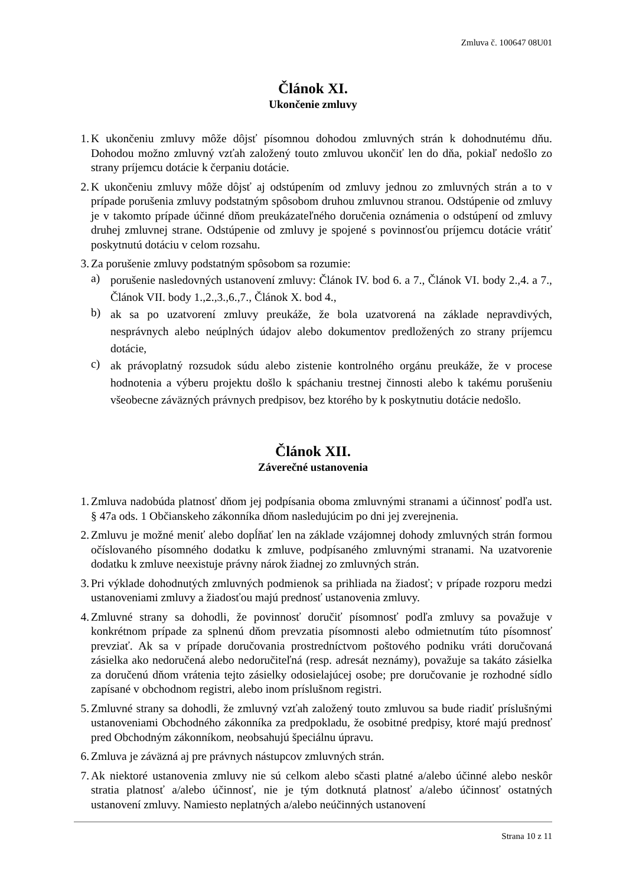Zmluva č. 100647 08U01
Článok XI.
Ukončenie zmluvy
1. K ukončeniu zmluvy môže dôjsť písomnou dohodou zmluvných strán k dohodnutému dňu. Dohodou možno zmluvný vzťah založený touto zmluvou ukončiť len do dňa, pokiaľ nedošlo zo strany príjemcu dotácie k čerpaniu dotácie.
2. K ukončeniu zmluvy môže dôjsť aj odstúpením od zmluvy jednou zo zmluvných strán a to v prípade porušenia zmluvy podstatným spôsobom druhou zmluvnou stranou. Odstúpenie od zmluvy je v takomto prípade účinné dňom preukázateľného doručenia oznámenia o odstúpení od zmluvy druhej zmluvnej strane. Odstúpenie od zmluvy je spojené s povinnosťou príjemcu dotácie vrátiť poskytnutú dotáciu v celom rozsahu.
3. Za porušenie zmluvy podstatným spôsobom sa rozumie:
a)
porušenie nasledovných ustanovení zmluvy: Článok IV. bod 6. a 7., Článok VI. body 2.,4. a 7., Článok VII. body 1.,2.,3.,6.,7., Článok X. bod 4.,
b)
ak sa po uzatvorení zmluvy preukáže, že bola uzatvorená na základe nepravdivých, nesprávnych alebo neúplných údajov alebo dokumentov predložených zo strany príjemcu dotácie,
c)
ak právoplatný rozsudok súdu alebo zistenie kontrolného orgánu preukáže, že v procese hodnotenia a výberu projektu došlo k spáchaniu trestnej činnosti alebo k takému porušeniu všeobecne záväzných právnych predpisov, bez ktorého by k poskytnutiu dotácie nedošlo.
Článok XII.
Záverečné ustanovenia
1. Zmluva nadobúda platnosť dňom jej podpísania oboma zmluvnými stranami a účinnosť podľa ust. § 47a ods. 1 Občianskeho zákonníka dňom nasledujúcim po dni jej zverejnenia.
2. Zmluvu je možné meniť alebo dopĺňať len na základe vzájomnej dohody zmluvných strán formou očíslovaného písomného dodatku k zmluve, podpísaného zmluvnými stranami. Na uzatvorenie dodatku k zmluve neexistuje právny nárok žiadnej zo zmluvných strán.
3. Pri výklade dohodnutých zmluvných podmienok sa prihliada na žiadosť; v prípade rozporu medzi ustanoveniami zmluvy a žiadosťou majú prednosť ustanovenia zmluvy.
4. Zmluvné strany sa dohodli, že povinnosť doručiť písomnosť podľa zmluvy sa považuje v konkrétnom prípade za splnenú dňom prevzatia písomnosti alebo odmietnutím túto písomnosť prevziať. Ak sa v prípade doručovania prostredníctvom poštového podniku vráti doručovaná zásielka ako nedoručená alebo nedoručiteľná (resp. adresát neznámy), považuje sa takáto zásielka za doručenú dňom vrátenia tejto zásielky odosielajúcej osobe; pre doručovanie je rozhodné sídlo zapísané v obchodnom registri, alebo inom príslušnom registri.
5. Zmluvné strany sa dohodli, že zmluvný vzťah založený touto zmluvou sa bude riadiť príslušnými ustanoveniami Obchodného zákonníka za predpokladu, že osobitné predpisy, ktoré majú prednosť pred Obchodným zákonníkom, neobsahujú špeciálnu úpravu.
6. Zmluva je záväzná aj pre právnych nástupcov zmluvných strán.
7. Ak niektoré ustanovenia zmluvy nie sú celkom alebo sčasti platné a/alebo účinné alebo neskôr stratia platnosť a/alebo účinnosť, nie je tým dotknutá platnosť a/alebo účinnosť ostatných ustanovení zmluvy. Namiesto neplatných a/alebo neúčinných ustanovení
Strana 10 z 11